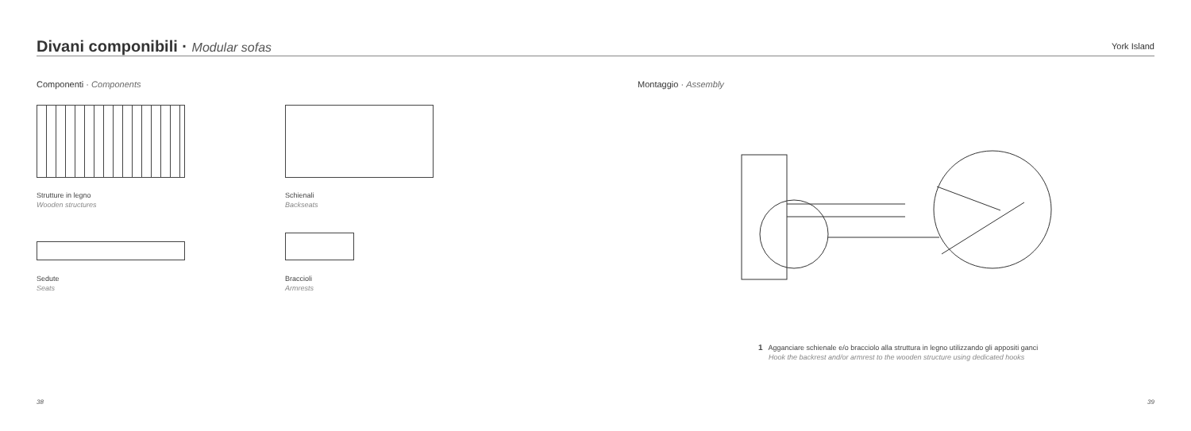Divani componibili · Modular sofas
York Island
Componenti · Components Montaggio · Assembly
Strutture in legno
Wooden structures
Schienali
Backseats
Sedute
Seats
Braccioli
Armrests
1 Agganciare schienale e/o bracciolo alla struttura in legno utilizzando gli appositi ganci
Hook the backrest and/or armrest to the wooden structure using dedicated hooks
38 39